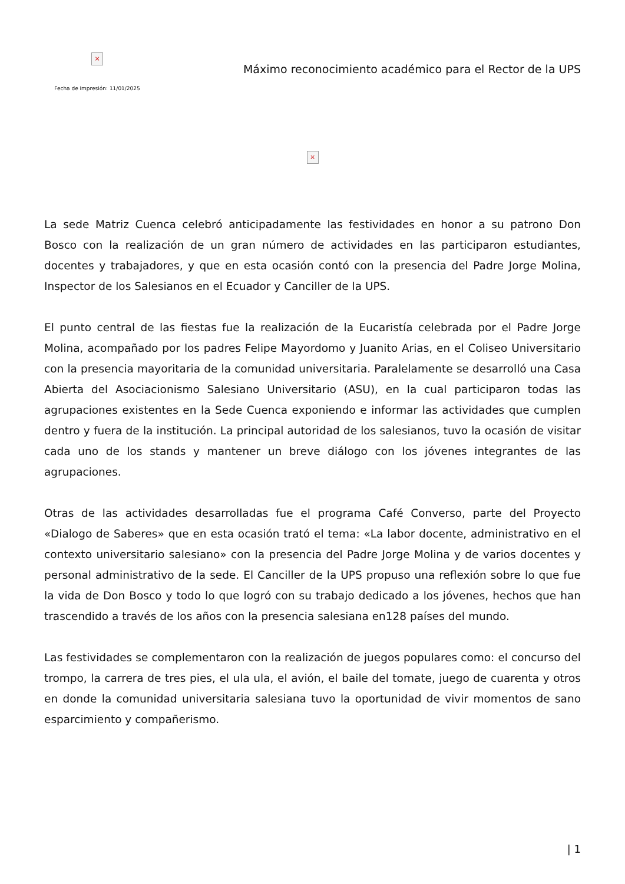×
Fecha de impresión: 11/01/2025
Máximo reconocimiento académico para el Rector de la UPS
×
La sede Matriz Cuenca celebró anticipadamente las festividades en honor a su patrono Don Bosco con la realización de un gran número de actividades en las participaron estudiantes, docentes y trabajadores, y que en esta ocasión contó con la presencia del Padre Jorge Molina, Inspector de los Salesianos en el Ecuador y Canciller de la UPS.
El punto central de las fiestas fue la realización de la Eucaristía celebrada por el Padre Jorge Molina, acompañado por los padres Felipe Mayordomo y Juanito Arias, en el Coliseo Universitario con la presencia mayoritaria de la comunidad universitaria. Paralelamente se desarrolló una Casa Abierta del Asociacionismo Salesiano Universitario (ASU), en la cual participaron todas las agrupaciones existentes en la Sede Cuenca exponiendo e informar las actividades que cumplen dentro y fuera de la institución. La principal autoridad de los salesianos, tuvo la ocasión de visitar cada uno de los stands y mantener un breve diálogo con los jóvenes integrantes de las agrupaciones.
Otras de las actividades desarrolladas fue el programa Café Converso, parte del Proyecto «Dialogo de Saberes» que en esta ocasión trató el tema: «La labor docente, administrativo en el contexto universitario salesiano» con la presencia del Padre Jorge Molina y de varios docentes y personal administrativo de la sede. El Canciller de la UPS propuso una reflexión sobre lo que fue la vida de Don Bosco y todo lo que logró con su trabajo dedicado a los jóvenes, hechos que han trascendido a través de los años con la presencia salesiana en128 países del mundo.
Las festividades se complementaron con la realización de juegos populares como: el concurso del trompo, la carrera de tres pies, el ula ula, el avión, el baile del tomate, juego de cuarenta y otros en donde la comunidad universitaria salesiana tuvo la oportunidad de vivir momentos de sano esparcimiento y compañerismo.
| 1